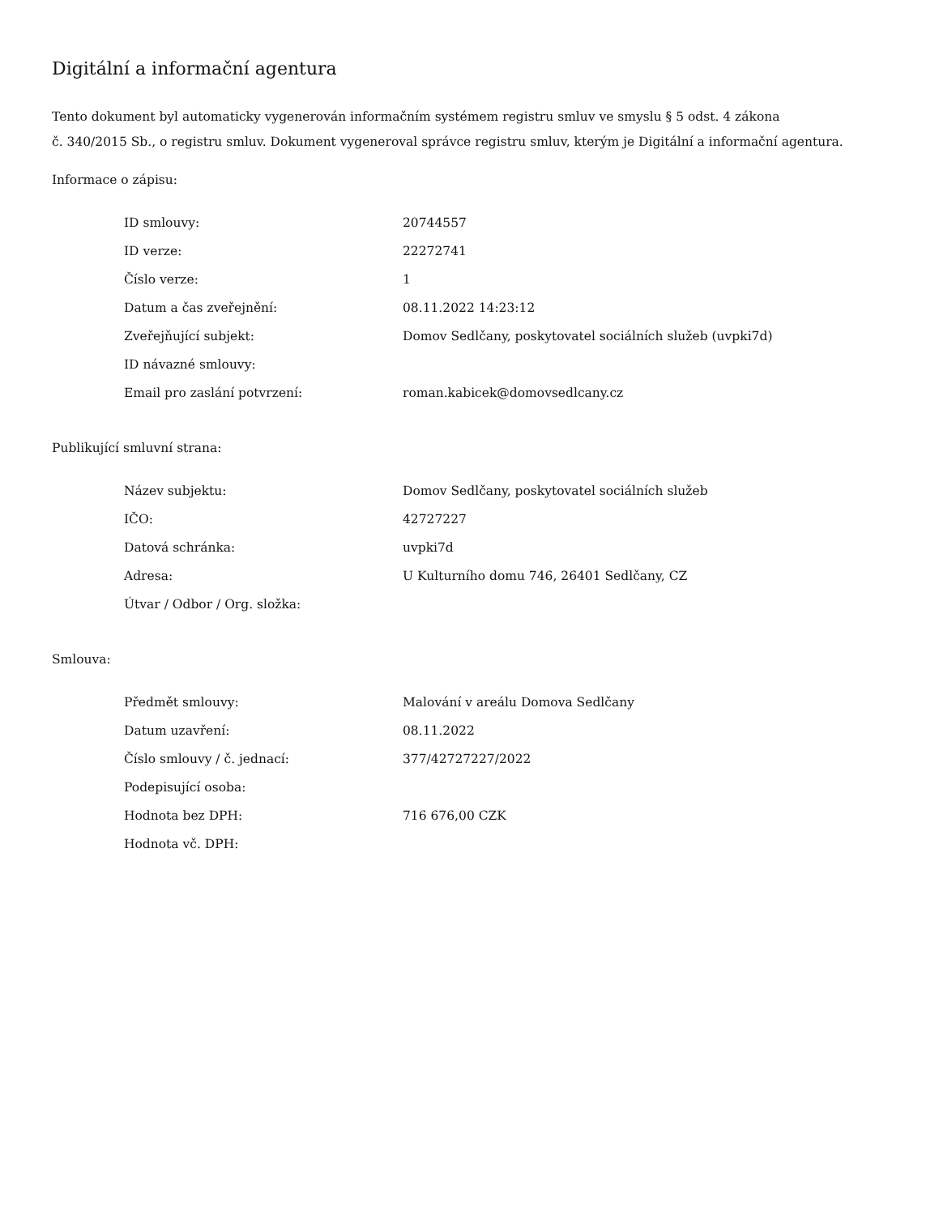Digitální a informační agentura
Tento dokument byl automaticky vygenerován informačním systémem registru smluv ve smyslu § 5 odst. 4 zákona
č. 340/2015 Sb., o registru smluv. Dokument vygeneroval správce registru smluv, kterým je Digitální a informační agentura.
Informace o zápisu:
| ID smlouvy: | 20744557 |
| ID verze: | 22272741 |
| Číslo verze: | 1 |
| Datum a čas zveřejnění: | 08.11.2022 14:23:12 |
| Zveřejňující subjekt: | Domov Sedlčany, poskytovatel sociálních služeb (uvpki7d) |
| ID návazné smlouvy: | |
| Email pro zaslání potvrzení: | roman.kabicek@domovsedlcany.cz |
Publikující smluvní strana:
| Název subjektu: | Domov Sedlčany, poskytovatel sociálních služeb |
| IČO: | 42727227 |
| Datová schránka: | uvpki7d |
| Adresa: | U Kulturního domu 746, 26401 Sedlčany, CZ |
| Útvar / Odbor / Org. složka: | |
Smlouva:
| Předmět smlouvy: | Malování v areálu Domova Sedlčany |
| Datum uzavření: | 08.11.2022 |
| Číslo smlouvy / č. jednací: | 377/42727227/2022 |
| Podepisující osoba: | |
| Hodnota bez DPH: | 716 676,00 CZK |
| Hodnota vč. DPH: | |